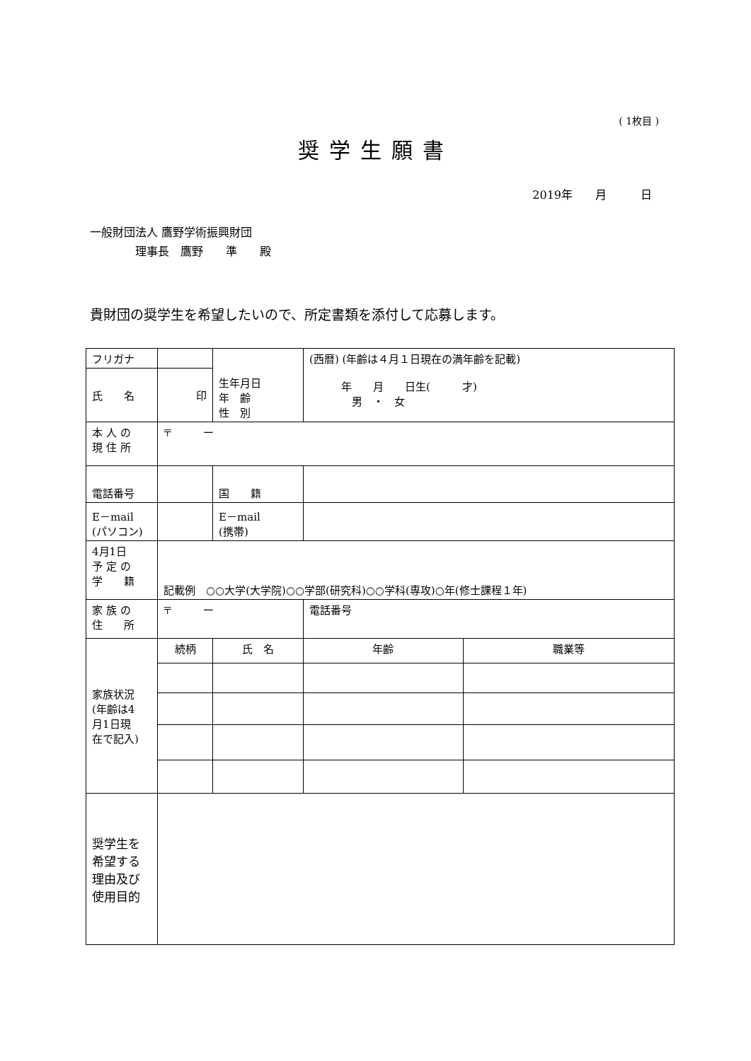( 1枚目 )
奨学生願書
2019年　　月　　　日
一般財団法人 鷹野学術振興財団
　　　　理事長　鷹野　　準　　殿
貴財団の奨学生を希望したいので、所定書類を添付して応募します。
| フリガナ | | | 生年月日 年 齢 性 別 | (西暦) (年齢は４月１日現在の満年齢を記載) 年 月 日生( 才) 男 ・ 女 | |
| 氏 名 | 印 | | | | |
| 本 人 の 現 住 所 | 〒 ー | | | | |
| 電話番号 | | | 国 籍 | | |
| E－mail (パソコン) | | | E－mail (携帯) | | |
| 4月1日 予 定 の 学 籍 | 記載例 ○○大学(大学院)○○学部(研究科)○○学科(専攻)○年(修士課程１年) | | | | |
| 家 族 の 住 所 | 〒 ー | | | 電話番号 | |
| 家族状況 (年齢は4 月1日現 在で記入) | 続柄 | 氏 名 | | 年齢 | 職業等 |
| 奨学生を 希望する 理由及び 使用目的 | | | | | |